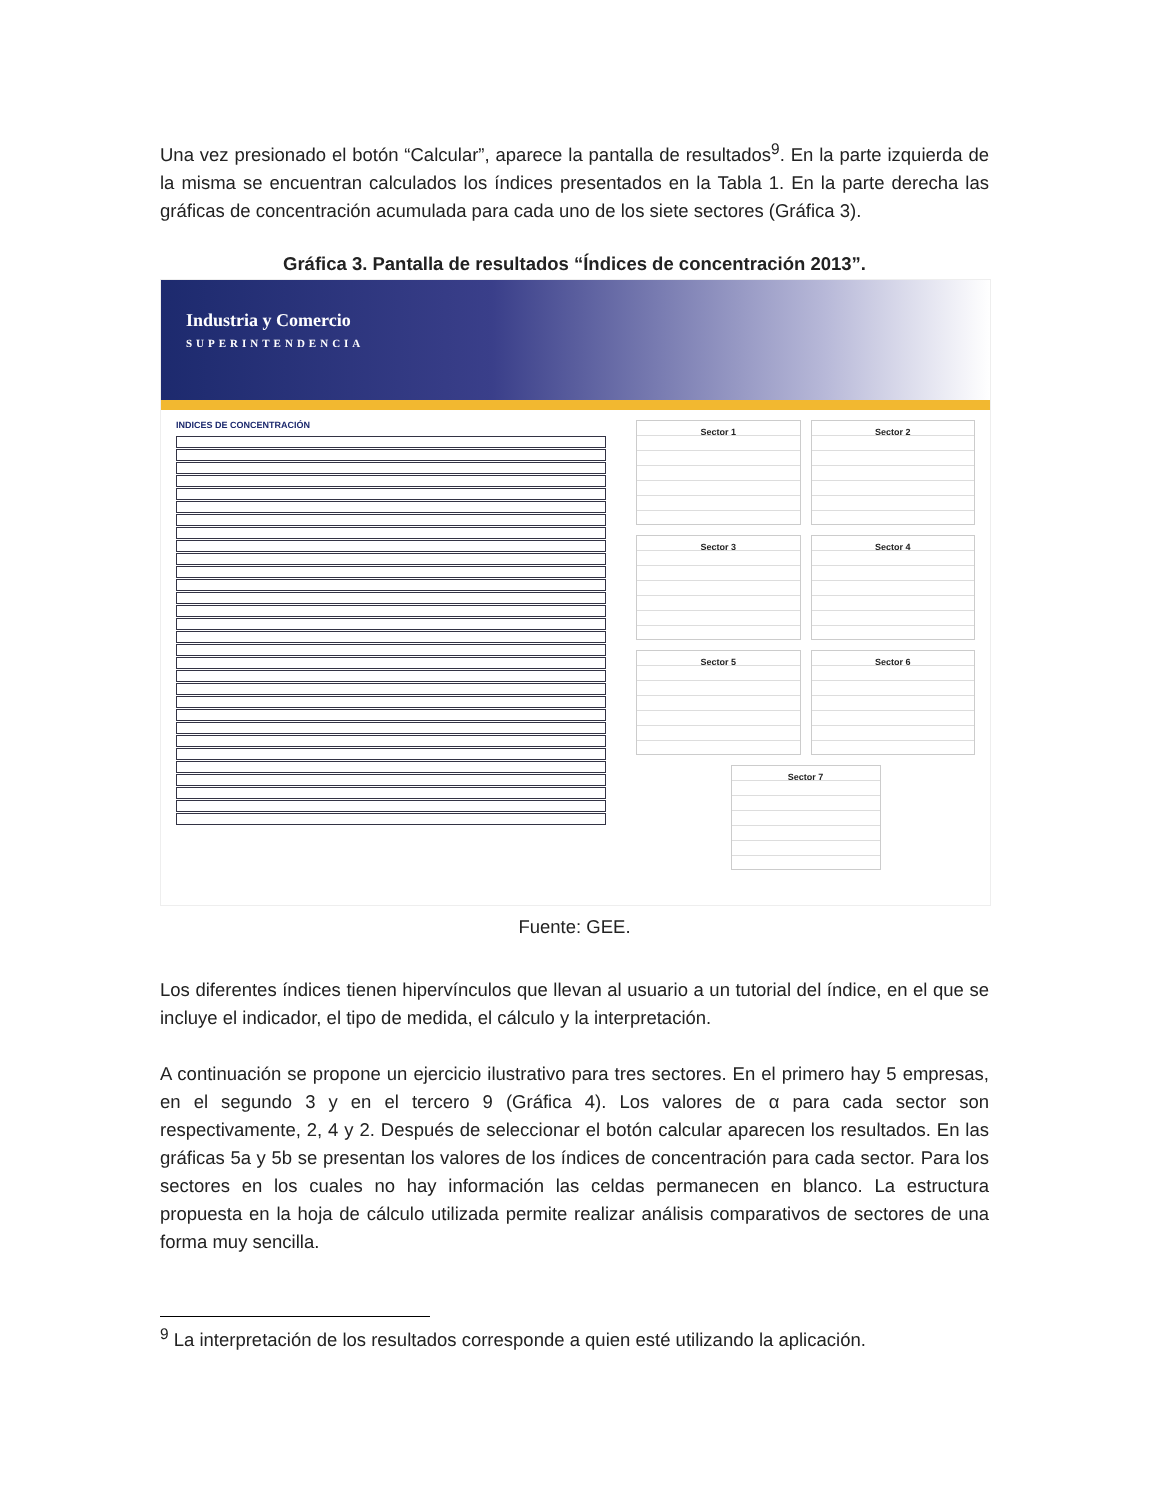Una vez presionado el botón “Calcular”, aparece la pantalla de resultados<sup>9</sup>. En la parte izquierda de la misma se encuentran calculados los índices presentados en la Tabla 1. En la parte derecha las gráficas de concentración acumulada para cada uno de los siete sectores (Gráfica 3).
Gráfica 3. Pantalla de resultados “Índices de concentración 2013”.
Industria y Comercio
SUPERINTENDENCIA
INDICES DE CONCENTRACIÓN
Sector 1
Sector 2
Sector 3
Sector 4
Sector 5
Sector 6
Sector 7
Fuente: GEE.
Los diferentes índices tienen hipervínculos que llevan al usuario a un tutorial del índice, en el que se incluye el indicador, el tipo de medida, el cálculo y la interpretación.
A continuación se propone un ejercicio ilustrativo para tres sectores. En el primero hay 5 empresas, en el segundo 3 y en el tercero 9 (Gráfica 4). Los valores de α para cada sector son respectivamente, 2, 4 y 2. Después de seleccionar el botón calcular aparecen los resultados. En las gráficas 5a y 5b se presentan los valores de los índices de concentración para cada sector. Para los sectores en los cuales no hay información las celdas permanecen en blanco. La estructura propuesta en la hoja de cálculo utilizada permite realizar análisis comparativos de sectores de una forma muy sencilla.
<sup>9</sup> La interpretación de los resultados corresponde a quien esté utilizando la aplicación.